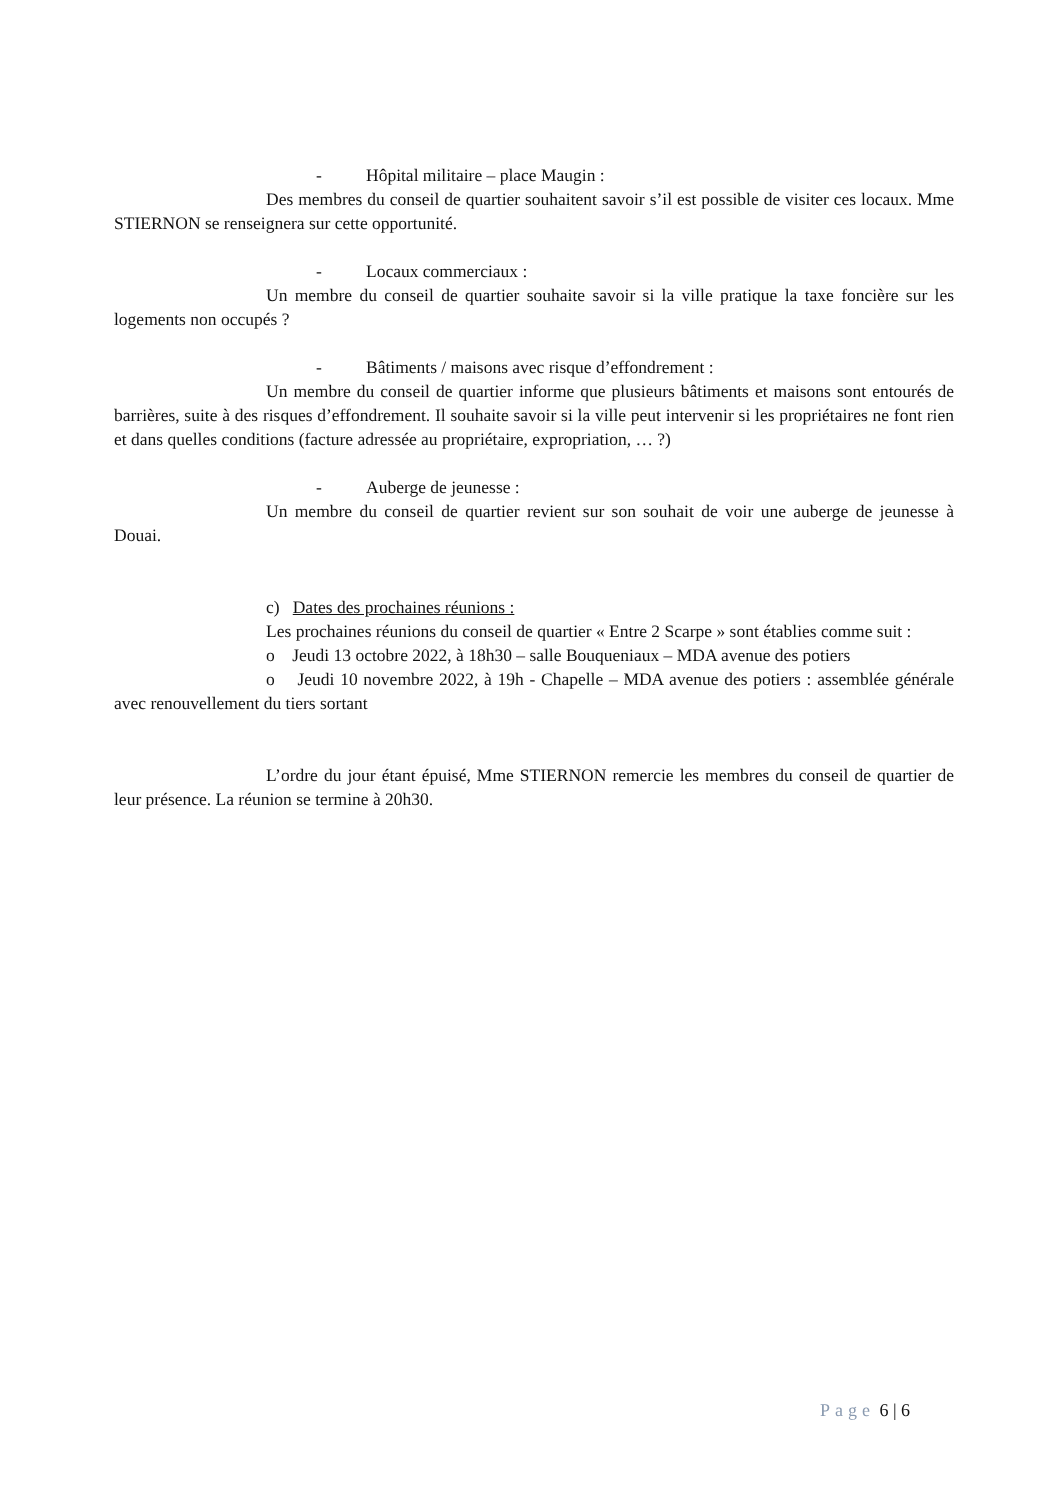- Hôpital militaire – place Maugin :
Des membres du conseil de quartier souhaitent savoir s’il est possible de visiter ces locaux. Mme STIERNON se renseignera sur cette opportunité.
- Locaux commerciaux :
Un membre du conseil de quartier souhaite savoir si la ville pratique la taxe foncière sur les logements non occupés ?
- Bâtiments / maisons avec risque d’effondrement :
Un membre du conseil de quartier informe que plusieurs bâtiments et maisons sont entourés de barrières, suite à des risques d’effondrement. Il souhaite savoir si la ville peut intervenir si les propriétaires ne font rien et dans quelles conditions (facture adressée au propriétaire, expropriation, … ?)
- Auberge de jeunesse :
Un membre du conseil de quartier revient sur son souhait de voir une auberge de jeunesse à Douai.
c) Dates des prochaines réunions :
Les prochaines réunions du conseil de quartier « Entre 2 Scarpe » sont établies comme suit :
o Jeudi 13 octobre 2022, à 18h30 – salle Bouqueniaux – MDA avenue des potiers
o Jeudi 10 novembre 2022, à 19h - Chapelle – MDA avenue des potiers : assemblée générale avec renouvellement du tiers sortant
L’ordre du jour étant épuisé, Mme STIERNON remercie les membres du conseil de quartier de leur présence. La réunion se termine à 20h30.
Page 6 | 6